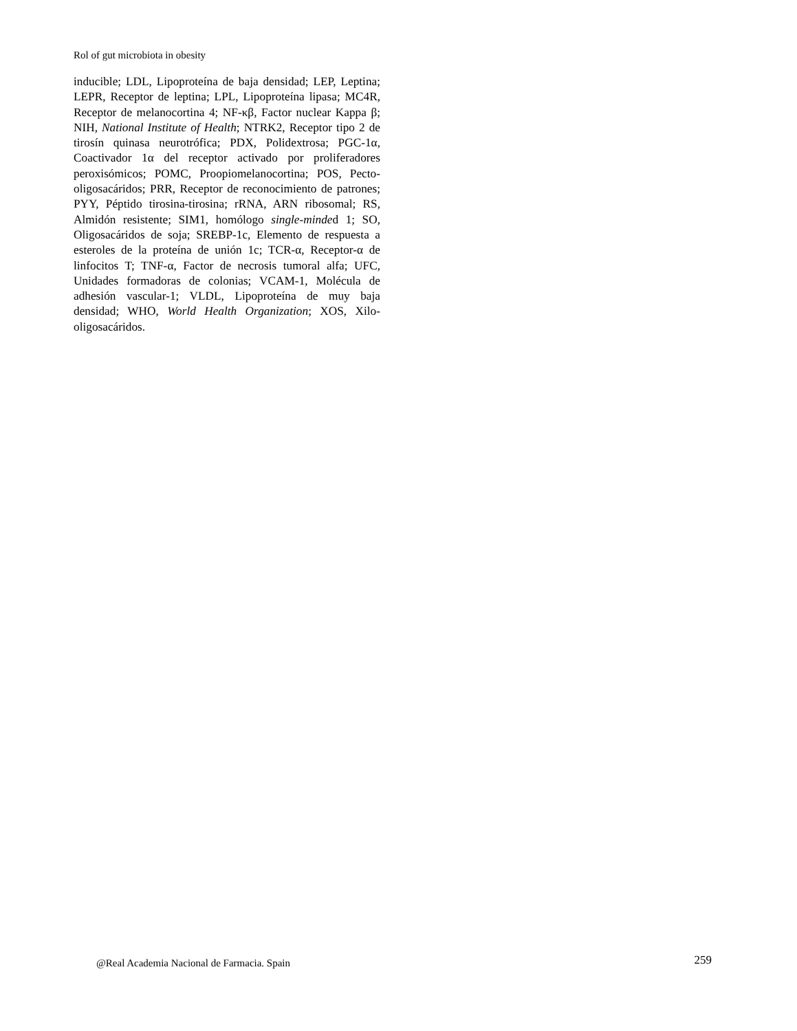Rol of gut microbiota in obesity
inducible; LDL, Lipoproteína de baja densidad; LEP, Leptina; LEPR, Receptor de leptina; LPL, Lipoproteína lipasa; MC4R, Receptor de melanocortina 4; NF-κβ, Factor nuclear Kappa β; NIH, National Institute of Health; NTRK2, Receptor tipo 2 de tirosín quinasa neurotrófica; PDX, Polidextrosa; PGC-1α, Coactivador 1α del receptor activado por proliferadores peroxisómicos; POMC, Proopiomelanocortina; POS, Pecto-oligosacáridos; PRR, Receptor de reconocimiento de patrones; PYY, Péptido tirosina-tirosina; rRNA, ARN ribosomal; RS, Almidón resistente; SIM1, homólogo single-minded 1; SO, Oligosacáridos de soja; SREBP-1c, Elemento de respuesta a esteroles de la proteína de unión 1c; TCR-α, Receptor-α de linfocitos T; TNF-α, Factor de necrosis tumoral alfa; UFC, Unidades formadoras de colonias; VCAM-1, Molécula de adhesión vascular-1; VLDL, Lipoproteína de muy baja densidad; WHO, World Health Organization; XOS, Xilo-oligosacáridos.
@Real Academia Nacional de Farmacia. Spain 259